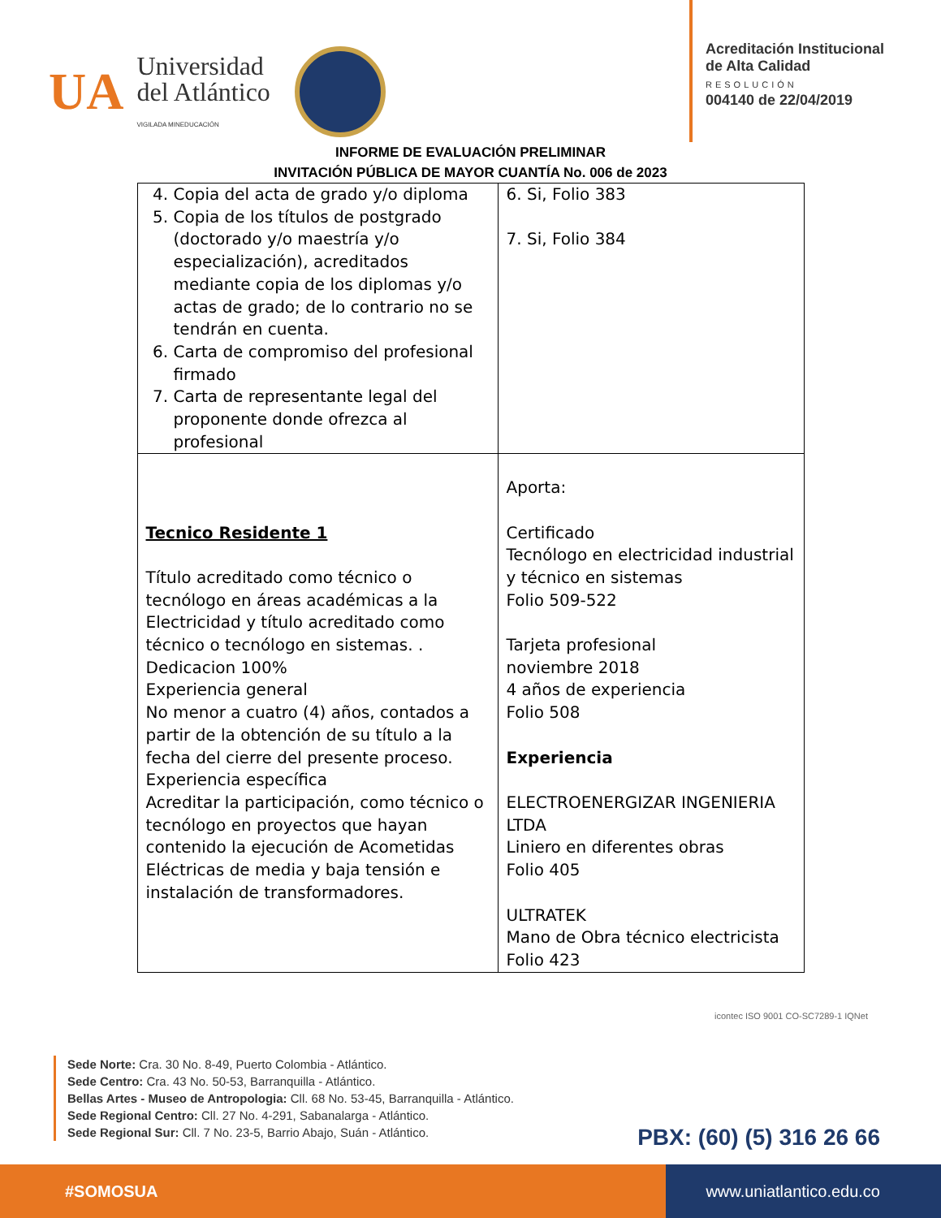UA
Universidad
del Atlántico
VIGILADA MINEDUCACIÓN
Acreditación Institucional
de Alta Calidad
RESOLUCIÓN
004140 de 22/04/2019
INFORME DE EVALUACIÓN PRELIMINAR
INVITACIÓN PÚBLICA DE MAYOR CUANTÍA No. 006 de 2023
| 4. Copia del acta de grado y/o diploma 5. Copia de los títulos de postgrado (doctorado y/o maestría y/o especialización), acreditados mediante copia de los diplomas y/o actas de grado; de lo contrario no se tendrán en cuenta. 6. Carta de compromiso del profesional firmado 7. Carta de representante legal del proponente donde ofrezca al profesional | 6. Si, Folio 383 7. Si, Folio 384 |
| Tecnico Residente 1 Título acreditado como técnico o tecnólogo en áreas académicas a la Electricidad y título acreditado como técnico o tecnólogo en sistemas. . Dedicacion 100% Experiencia general No menor a cuatro (4) años, contados a partir de la obtención de su título a la fecha del cierre del presente proceso. Experiencia específica Acreditar la participación, como técnico o tecnólogo en proyectos que hayan contenido la ejecución de Acometidas Eléctricas de media y baja tensión e instalación de transformadores. | Aporta: Certificado Tecnólogo en electricidad industrial y técnico en sistemas Folio 509-522 Tarjeta profesional noviembre 2018 4 años de experiencia Folio 508 Experiencia ELECTROENERGIZAR INGENIERIA LTDA Liniero en diferentes obras Folio 405 ULTRATEK Mano de Obra técnico electricista Folio 423 |
Sede Norte: Cra. 30 No. 8-49, Puerto Colombia - Atlántico.
Sede Centro: Cra. 43 No. 50-53, Barranquilla - Atlántico.
Bellas Artes - Museo de Antropologia: Cll. 68 No. 53-45, Barranquilla - Atlántico.
Sede Regional Centro: Cll. 27 No. 4-291, Sabanalarga - Atlántico.
Sede Regional Sur: Cll. 7 No. 23-5, Barrio Abajo, Suán - Atlántico.
icontec ISO 9001 CO-SC7289-1 IQNet
PBX: (60) (5) 316 26 66
#SOMOSUA www.uniatlantico.edu.co